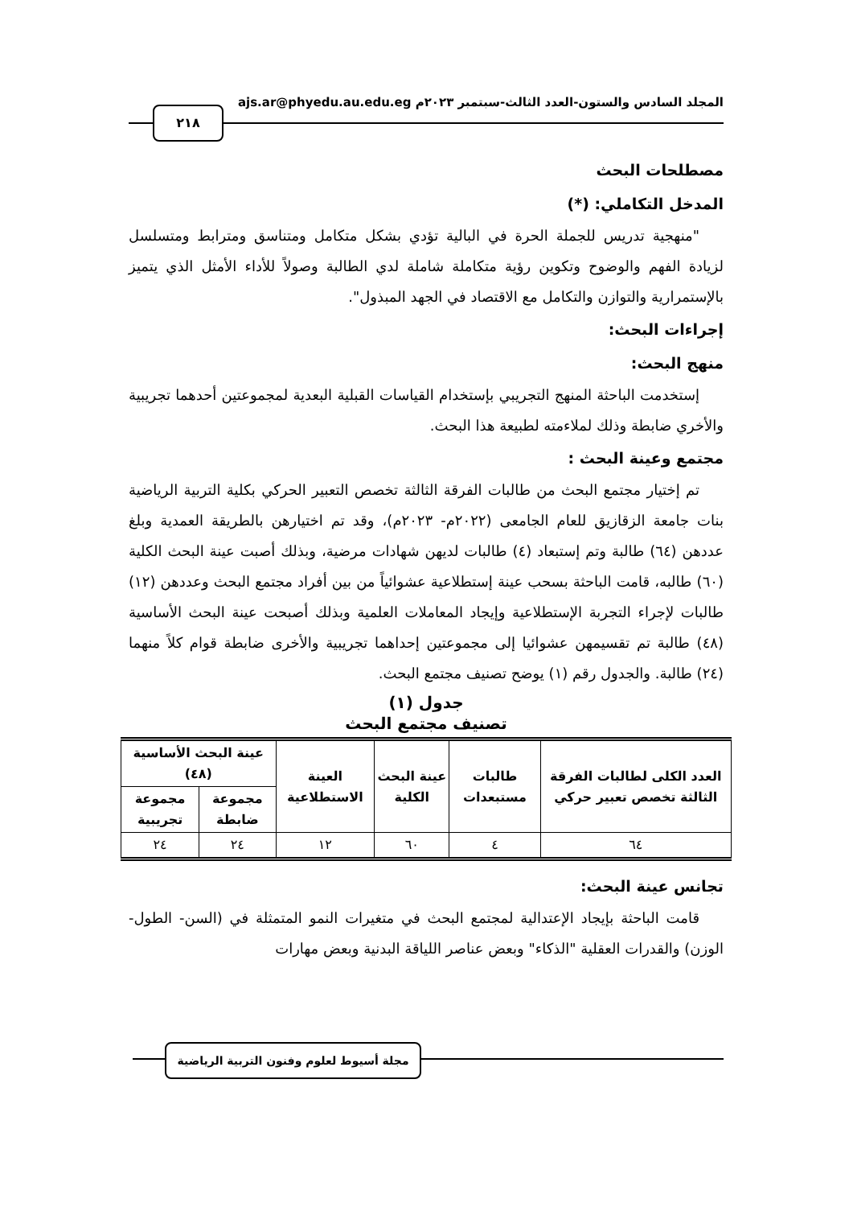المجلد السادس والستون-العدد الثالث-سبتمبر ٢٠٢٣م ajs.ar@phyedu.au.edu.eg
٢١٨
مصطلحات البحث
المدخل التكاملي: (*)
"منهجية تدريس للجملة الحرة في البالية تؤدي بشكل متكامل ومتناسق ومترابط ومتسلسل لزيادة الفهم والوضوح وتكوين رؤية متكاملة شاملة لدي الطالبة وصولاً للأداء الأمثل الذي يتميز بالإستمرارية والتوازن والتكامل مع الاقتصاد في الجهد المبذول".
إجراءات البحث:
منهج البحث:
إستخدمت الباحثة المنهج التجريبي بإستخدام القياسات القبلية البعدية لمجموعتين أحدهما تجريبية والأخري ضابطة وذلك لملاءمته لطبيعة هذا البحث.
مجتمع وعينة البحث :
تم إختيار مجتمع البحث من طالبات الفرقة الثالثة تخصص التعبير الحركي بكلية التربية الرياضية بنات جامعة الزقازيق للعام الجامعى (٢٠٢٢م- ٢٠٢٣م)، وقد تم اختيارهن بالطريقة العمدية وبلغ عددهن (٦٤) طالبة وتم إستبعاد (٤) طالبات لديهن شهادات مرضية، وبذلك أصبت عينة البحث الكلية (٦٠) طالبه، قامت الباحثة بسحب عينة إستطلاعية عشوائياً من بين أفراد مجتمع البحث وعددهن (١٢) طالبات لإجراء التجربة الإستطلاعية وإيجاد المعاملات العلمية وبذلك أصبحت عينة البحث الأساسية (٤٨) طالبة تم تقسيمهن عشوائيا إلى مجموعتين إحداهما تجريبية والأخرى ضابطة قوام كلاً منهما (٢٤) طالبة. والجدول رقم (١) يوضح تصنيف مجتمع البحث.
جدول (١)
تصنيف مجتمع البحث
| العدد الكلى لطالبات الفرقة الثالثة تخصص تعبير حركي | طالبات مستبعدات | عينة البحث الكلية | العينة الاستطلاعية | عينة البحث الأساسية (٤٨) | |
| --- | --- | --- | --- | --- | --- |
| | | | | مجموعة ضابطة | مجموعة تجريبية |
| ٦٤ | ٤ | ٦٠ | ١٢ | ٢٤ | ٢٤ |
تجانس عينة البحث:
قامت الباحثة بإيجاد الإعتدالية لمجتمع البحث في متغيرات النمو المتمثلة في (السن- الطول- الوزن) والقدرات العقلية "الذكاء" وبعض عناصر اللياقة البدنية وبعض مهارات
مجلة أسيوط لعلوم وفنون التربية الرياضية